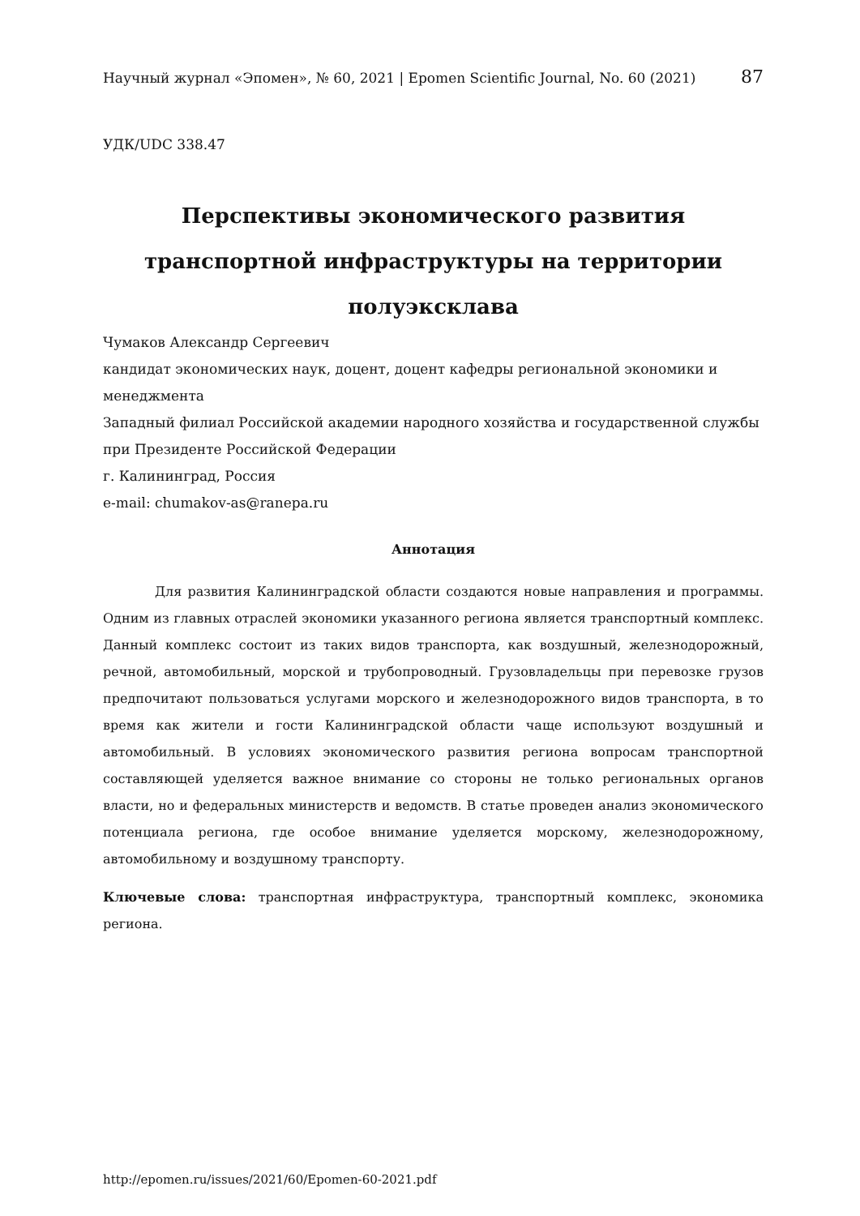Научный журнал «Эпомен», № 60, 2021 | Epomen Scientific Journal, No. 60 (2021) 87
УДК/UDC 338.47
Перспективы экономического развития
транспортной инфраструктуры на территории
полуэксклава
Чумаков Александр Сергеевич
кандидат экономических наук, доцент, доцент кафедры региональной экономики и менеджмента
Западный филиал Российской академии народного хозяйства и государственной службы при Президенте Российской Федерации
г. Калининград, Россия
e-mail: chumakov-as@ranepa.ru
Аннотация
Для развития Калининградской области создаются новые направления и программы. Одним из главных отраслей экономики указанного региона является транспортный комплекс. Данный комплекс состоит из таких видов транспорта, как воздушный, железнодорожный, речной, автомобильный, морской и трубопроводный. Грузовладельцы при перевозке грузов предпочитают пользоваться услугами морского и железнодорожного видов транспорта, в то время как жители и гости Калининградской области чаще используют воздушный и автомобильный. В условиях экономического развития региона вопросам транспортной составляющей уделяется важное внимание со стороны не только региональных органов власти, но и федеральных министерств и ведомств. В статье проведен анализ экономического потенциала региона, где особое внимание уделяется морскому, железнодорожному, автомобильному и воздушному транспорту.
Ключевые слова: транспортная инфраструктура, транспортный комплекс, экономика региона.
http://epomen.ru/issues/2021/60/Epomen-60-2021.pdf